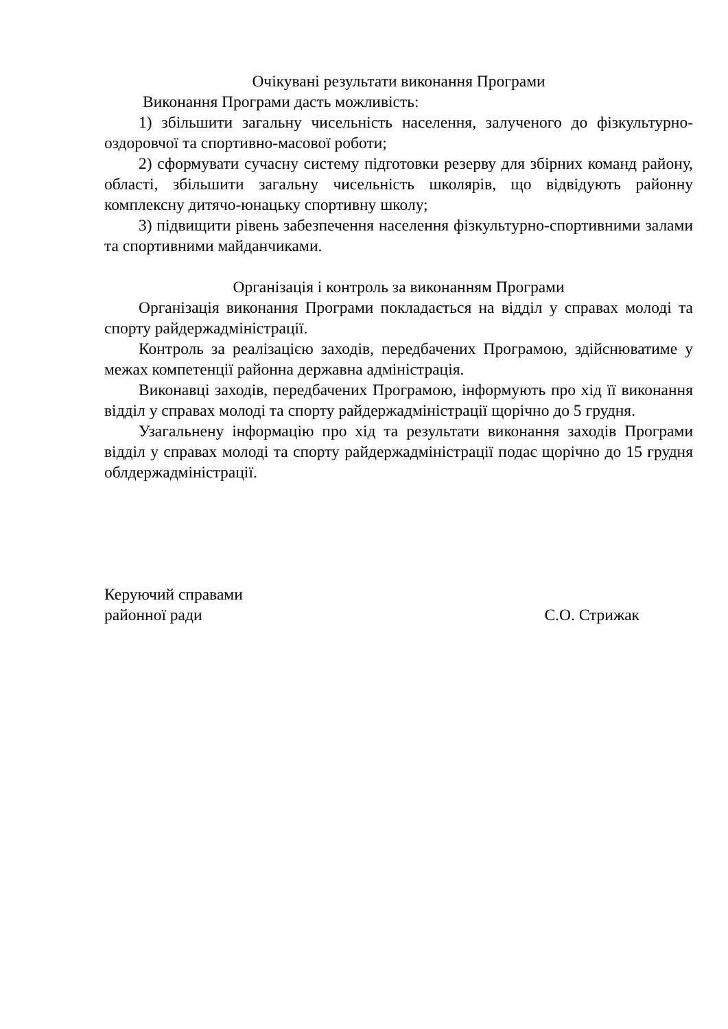Очікувані результати виконання Програми
Виконання Програми дасть можливість:
1) збільшити загальну чисельність населення, залученого до фізкультурно-оздоровчої та спортивно-масової роботи;
2) сформувати сучасну систему підготовки резерву для збірних команд району, області, збільшити загальну чисельність школярів, що відвідують районну комплексну дитячо-юнацьку спортивну школу;
3) підвищити рівень забезпечення населення фізкультурно-спортивними залами та спортивними майданчиками.
Організація і контроль за виконанням Програми
Організація виконання Програми покладається на відділ у справах молоді та спорту райдержадміністрації.
Контроль за реалізацією заходів, передбачених Програмою, здійснюватиме у межах компетенції районна державна адміністрація.
Виконавці заходів, передбачених Програмою, інформують про хід її виконання відділ у справах молоді та спорту райдержадміністрації щорічно до 5 грудня.
Узагальнену інформацію про хід та результати виконання заходів Програми відділ у справах молоді та спорту райдержадміністрації подає щорічно до 15 грудня облдержадміністрації.
Керуючий справами
районної ради
С.О. Стрижак